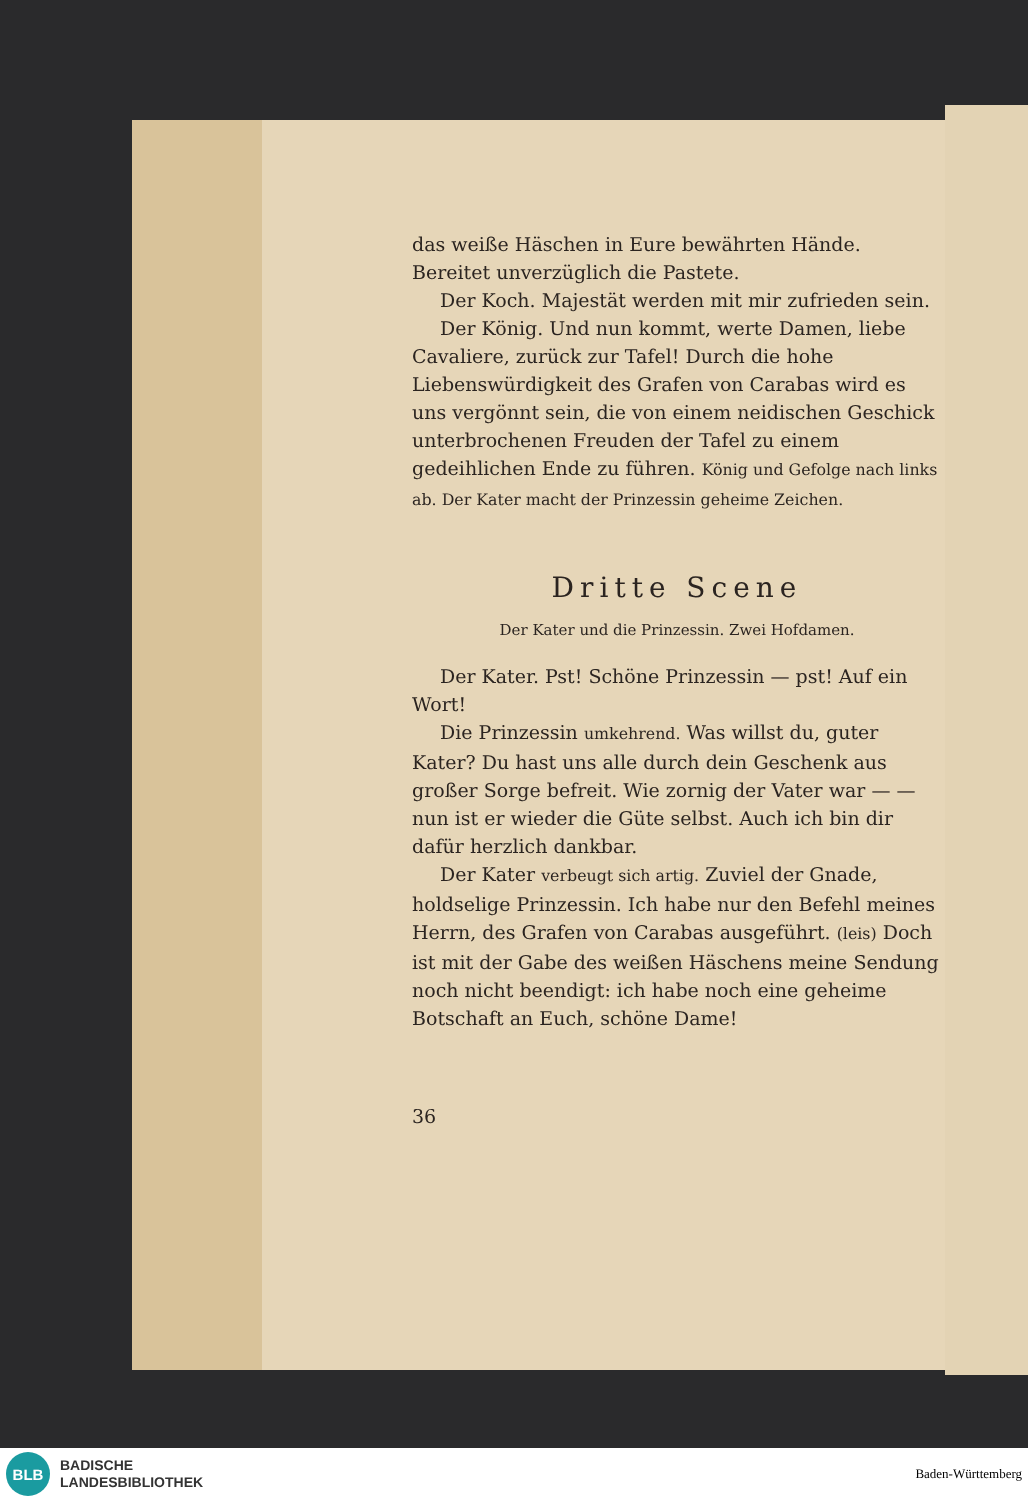das weiße Häschen in Eure bewährten Hände. Bereitet unverzüglich die Pastete.
Der Koch. Majestät werden mit mir zufrieden sein.
Der König. Und nun kommt, werte Damen, liebe Cavaliere, zurück zur Tafel! Durch die hohe Liebenswürdigkeit des Grafen von Carabas wird es uns vergönnt sein, die von einem neidischen Geschick unterbrochenen Freuden der Tafel zu einem gedeihlichen Ende zu führen. König und Gefolge nach links ab. Der Kater macht der Prinzessin geheime Zeichen.
Dritte Scene
Der Kater und die Prinzessin. Zwei Hofdamen.
Der Kater. Pst! Schöne Prinzessin — pst! Auf ein Wort!
Die Prinzessin umkehrend. Was willst du, guter Kater? Du hast uns alle durch dein Geschenk aus großer Sorge befreit. Wie zornig der Vater war — — nun ist er wieder die Güte selbst. Auch ich bin dir dafür herzlich dankbar.
Der Kater verbeugt sich artig. Zuviel der Gnade, holdselige Prinzessin. Ich habe nur den Befehl meines Herrn, des Grafen von Carabas ausgeführt. (leis) Doch ist mit der Gabe des weißen Häschens meine Sendung noch nicht beendigt: ich habe noch eine geheime Botschaft an Euch, schöne Dame!
36
BLB
BADISCHE
LANDESBIBLIOTHEK
Baden-Württemberg